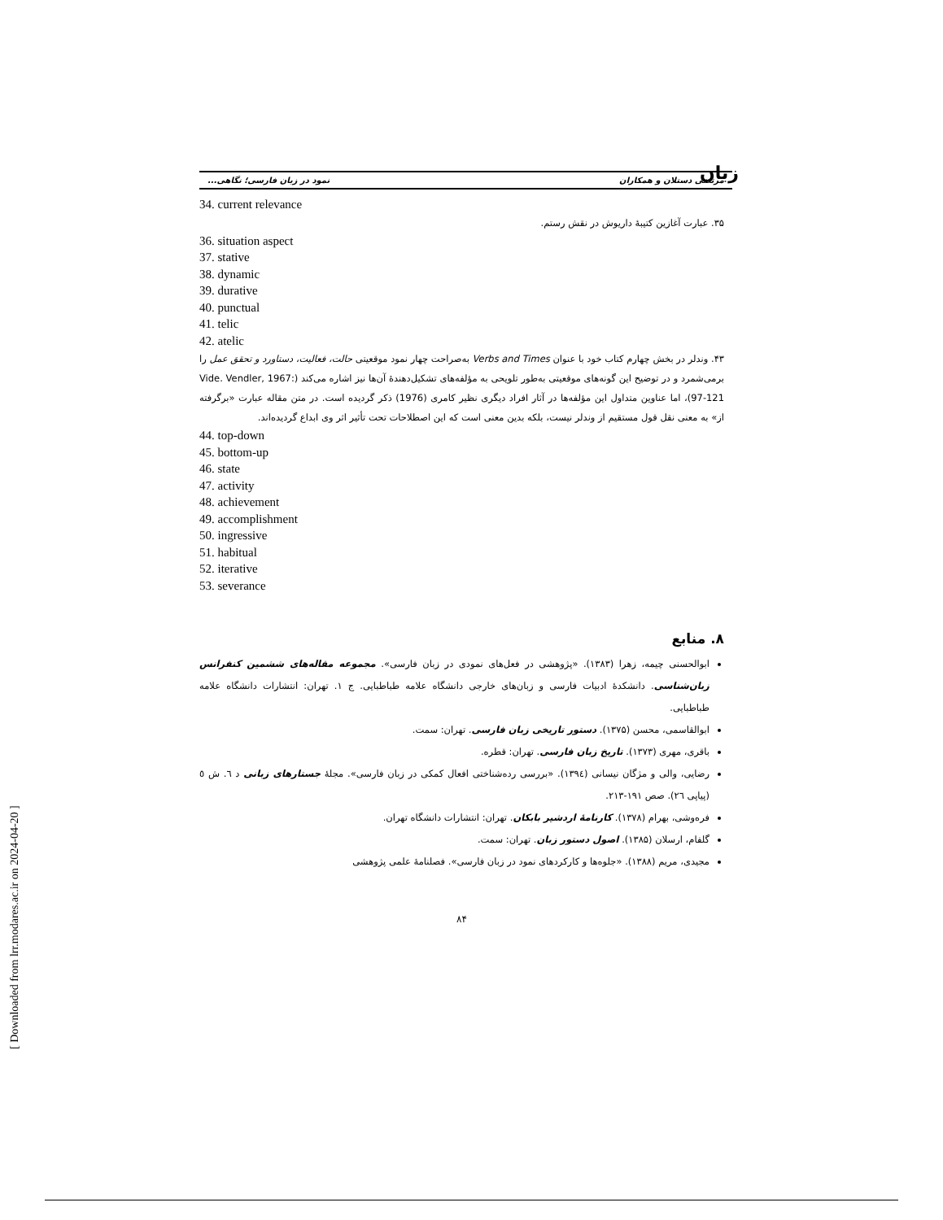زبان
مرتضی دستلان و همکاران نمود در زبان فارسی؛ نگاهی...
34. current relevance
۳۵. عبارت آغازین کتیبهٔ داریوش در نقش رستم.
36. situation aspect
37. stative
38. dynamic
39. durative
40. punctual
41. telic
42. atelic
۴۳. وندلر در بخش چهارم کتاب خود با عنوان Verbs and Times به‌صراحت چهار نمود موقعیتی حالت، فعالیت، دستاورد و تحقق عمل را برمی‌شمرد و در توضیح این گونه‌های موقعیتی به‌طور تلویحی به مؤلفه‌های تشکیل‌دهندهٔ آن‌ها نیز اشاره می‌کند (Vide. Vendler, 1967: 97-121)، اما عناوین متداول این مؤلفه‌ها در آثار افراد دیگری نظیر کامری (1976) ذکر گردیده است. در متن مقاله عبارت «برگرفته از» به معنی نقل قول مستقیم از وندلر نیست، بلکه بدین معنی است که این اصطلاحات تحت تأثیر اثر وی ابداع گردیده‌اند.
44. top-down
45. bottom-up
46. state
47. activity
48. achievement
49. accomplishment
50. ingressive
51. habitual
52. iterative
53. severance
۸. منابع
ابوالحسنی چیمه، زهرا (۱۳۸۳). «پژوهشی در فعل‌های نمودی در زبان فارسی». مجموعه مقاله‌های ششمین کنفرانس زبان‌شناسی. دانشکدهٔ ادبیات فارسی و زبان‌های خارجی دانشگاه علامه طباطبایی. ج ۱. تهران: انتشارات دانشگاه علامه طباطبایی.
ابوالقاسمی، محسن (۱۳۷۵). دستور تاریخی زبان فارسی. تهران: سمت.
باقری، مهری (۱۳۷۳). تاریخ زبان فارسی. تهران: قطره.
رضایی، والی و مژگان نیسانی (۱۳۹٤). «بررسی رده‌شناختی افعال کمکی در زبان فارسی». مجلهٔ جستارهای زبانی د ٦. ش ٥ (پیاپی ٢٦). صص ١٩١-٢١٣.
فره‌وشی، بهرام (۱۳۷۸). کارنامهٔ اردشیر بابکان. تهران: انتشارات دانشگاه تهران.
گلفام، ارسلان (۱۳۸۵). اصول دستور زبان. تهران: سمت.
مجیدی، مریم (۱۳۸۸). «جلوه‌ها و کارکردهای نمود در زبان فارسی». فصلنامهٔ علمی پژوهشی
۸۴
[ Downloaded from lrr.modares.ac.ir on 2024-04-20 ]